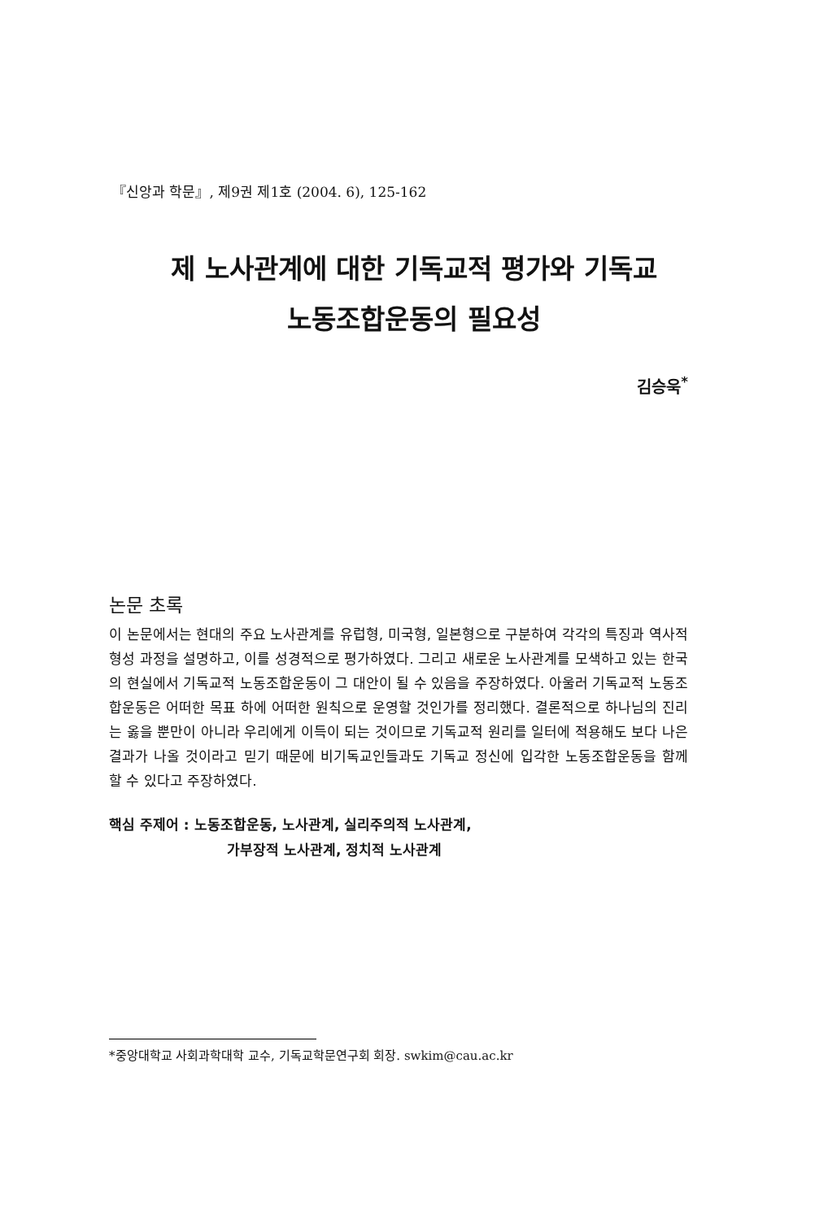『신앙과 학문』, 제9권 제1호 (2004. 6), 125-162
제 노사관계에 대한 기독교적 평가와 기독교
노동조합운동의 필요성
김승욱<sup>*</sup>
논문 초록
이 논문에서는 현대의 주요 노사관계를 유럽형, 미국형, 일본형으로 구분하여 각각의 특징과 역사적 형성 과정을 설명하고, 이를 성경적으로 평가하였다. 그리고 새로운 노사관계를 모색하고 있는 한국의 현실에서 기독교적 노동조합운동이 그 대안이 될 수 있음을 주장하였다. 아울러 기독교적 노동조합운동은 어떠한 목표 하에 어떠한 원칙으로 운영할 것인가를 정리했다. 결론적으로 하나님의 진리는 옳을 뿐만이 아니라 우리에게 이득이 되는 것이므로 기독교적 원리를 일터에 적용해도 보다 나은 결과가 나올 것이라고 믿기 때문에 비기독교인들과도 기독교 정신에 입각한 노동조합운동을 함께 할 수 있다고 주장하였다.
핵심 주제어 : 노동조합운동, 노사관계, 실리주의적 노사관계,
가부장적 노사관계, 정치적 노사관계
*중앙대학교 사회과학대학 교수, 기독교학문연구회 회장. swkim@cau.ac.kr